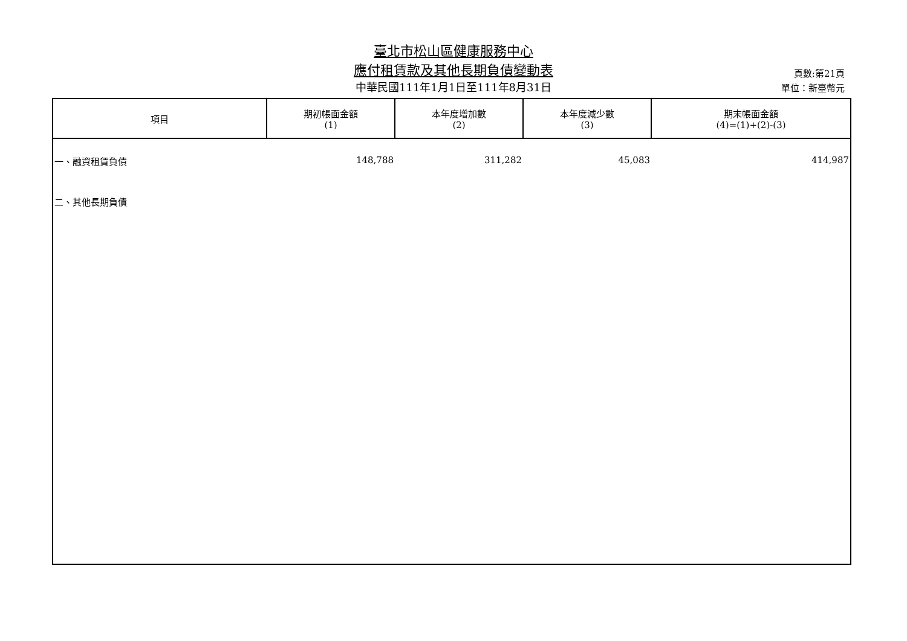臺北市松山區健康服務中心
應付租賃款及其他長期負債變動表
中華民國111年1月1日至111年8月31日
頁數:第21頁
單位：新臺幣元
| 項目 | 期初帳面金額 (1) | 本年度增加數 (2) | 本年度減少數 (3) | 期末帳面金額 (4)=(1)+(2)-(3) |
| --- | --- | --- | --- | --- |
| 一、融資租賃負債 | 148,788 | 311,282 | 45,083 | 414,987 |
| 二、其他長期負債 | | | | |